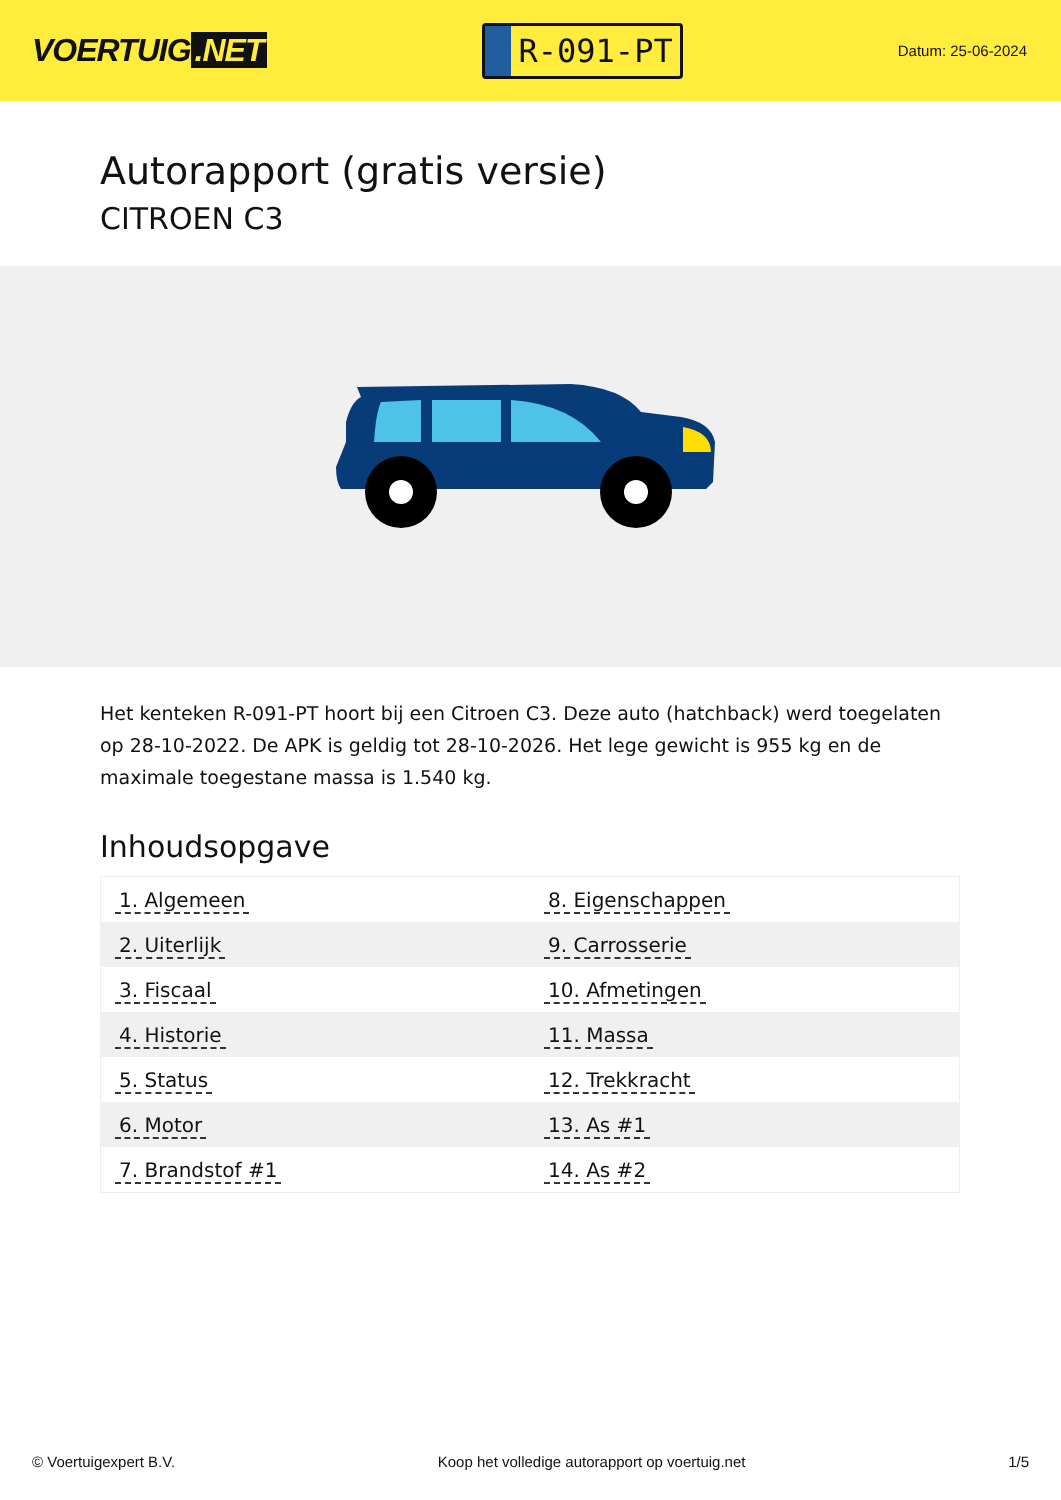VOERTUIG.NET
R-091-PT
Datum: 25-06-2024
Autorapport (gratis versie)
CITROEN C3
Het kenteken R-091-PT hoort bij een Citroen C3. Deze auto (hatchback) werd toegelaten op 28-10-2022. De APK is geldig tot 28-10-2026. Het lege gewicht is 955 kg en de maximale toegestane massa is 1.540 kg.
Inhoudsopgave
| 1. Algemeen | 8. Eigenschappen |
| 2. Uiterlijk | 9. Carrosserie |
| 3. Fiscaal | 10. Afmetingen |
| 4. Historie | 11. Massa |
| 5. Status | 12. Trekkracht |
| 6. Motor | 13. As #1 |
| 7. Brandstof #1 | 14. As #2 |
© Voertuigexpert B.V. Koop het volledige autorapport op voertuig.net 1/5